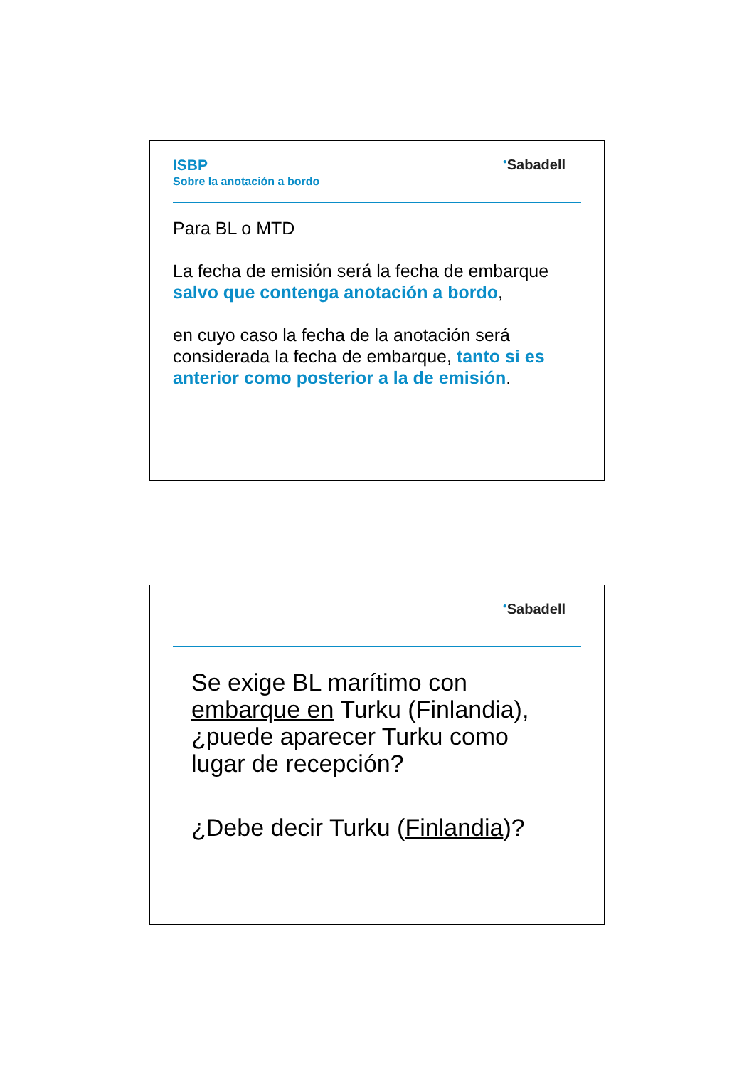ISBP
Sobre la anotación a bordo
<sup>●</sup>Sabadell
Para BL o MTD
La fecha de emisión será la fecha de embarque salvo que contenga anotación a bordo,
en cuyo caso la fecha de la anotación será considerada la fecha de embarque, tanto si es anterior como posterior a la de emisión.
<sup>●</sup>Sabadell
Se exige BL marítimo con embarque en Turku (Finlandia), ¿puede aparecer Turku como lugar de recepción?
¿Debe decir Turku (Finlandia)?